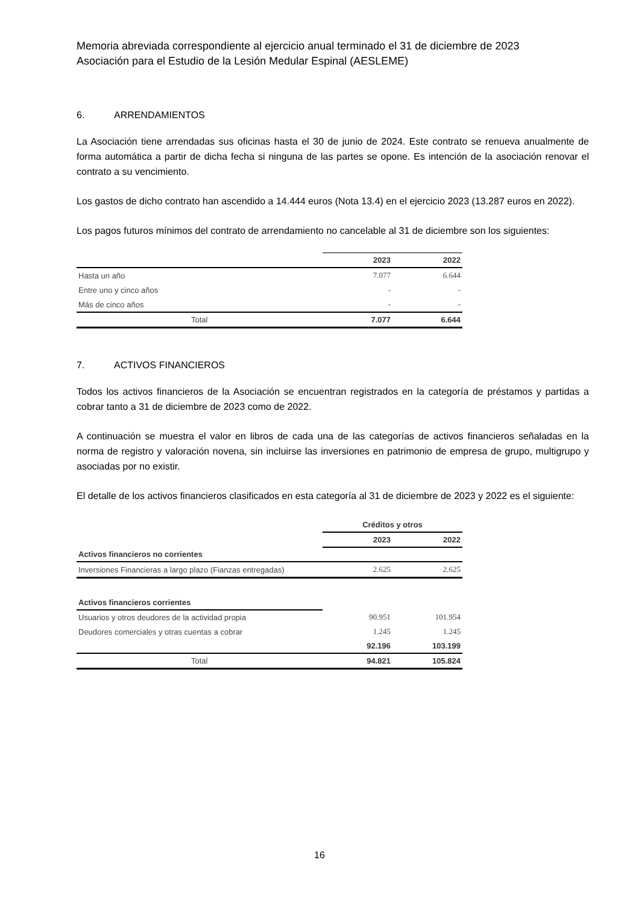Memoria abreviada correspondiente al ejercicio anual terminado el 31 de diciembre de 2023
Asociación para el Estudio de la Lesión Medular Espinal (AESLEME)
6. ARRENDAMIENTOS
La Asociación tiene arrendadas sus oficinas hasta el 30 de junio de 2024. Este contrato se renueva anualmente de forma automática a partir de dicha fecha si ninguna de las partes se opone. Es intención de la asociación renovar el contrato a su vencimiento.
Los gastos de dicho contrato han ascendido a 14.444 euros (Nota 13.4) en el ejercicio 2023 (13.287 euros en 2022).
Los pagos futuros mínimos del contrato de arrendamiento no cancelable al 31 de diciembre son los siguientes:
| | 2023 | 2022 |
| --- | --- | --- |
| Hasta un año | 7.077 | 6.644 |
| Entre uno y cinco años | - | - |
| Más de cinco años | - | - |
| Total | 7.077 | 6.644 |
7. ACTIVOS FINANCIEROS
Todos los activos financieros de la Asociación se encuentran registrados en la categoría de préstamos y partidas a cobrar tanto a 31 de diciembre de 2023 como de 2022.
A continuación se muestra el valor en libros de cada una de las categorías de activos financieros señaladas en la norma de registro y valoración novena, sin incluirse las inversiones en patrimonio de empresa de grupo, multigrupo y asociadas por no existir.
El detalle de los activos financieros clasificados en esta categoría al 31 de diciembre de 2023 y 2022 es el siguiente:
| | Créditos y otros | |
| --- | --- | --- |
| | 2023 | 2022 |
| Activos financieros no corrientes | | |
| Inversiones Financieras a largo plazo (Fianzas entregadas) | 2.625 | 2.625 |
| Activos financieros corrientes | | |
| Usuarios y otros deudores de la actividad propia | 90.951 | 101.954 |
| Deudores comerciales y otras cuentas a cobrar | 1.245 | 1.245 |
| | 92.196 | 103.199 |
| Total | 94.821 | 105.824 |
16